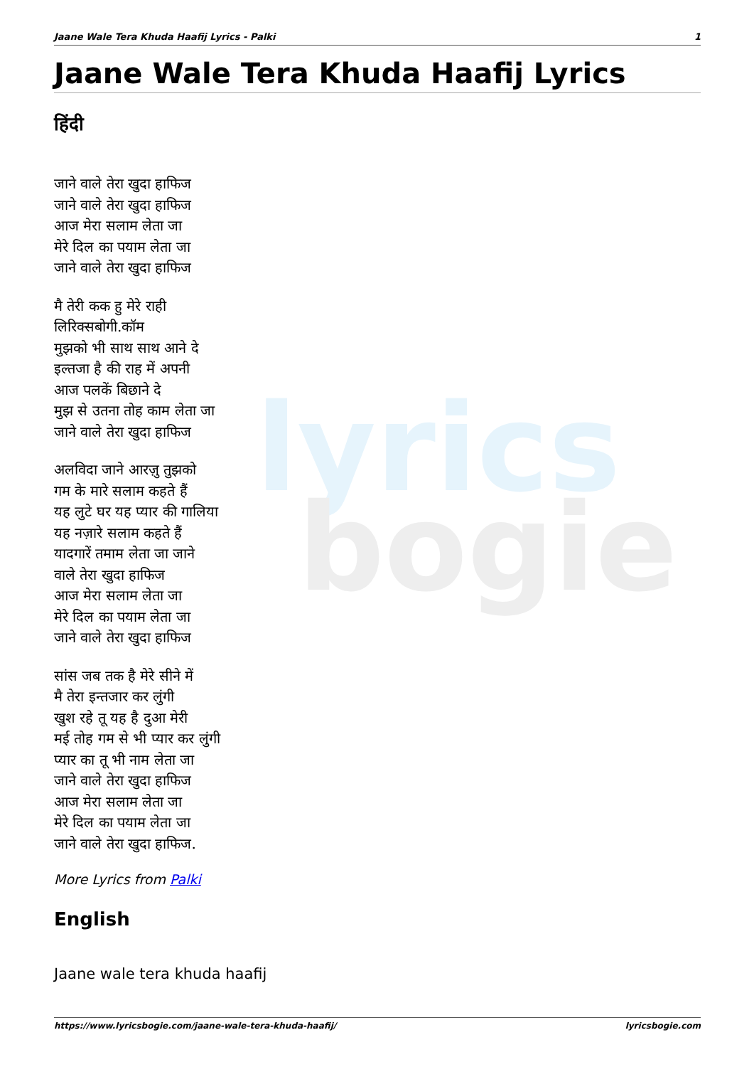lyrics
bogie
Jaane Wale Tera Khuda Haafij Lyrics - Palki 1
Jaane Wale Tera Khuda Haafij Lyrics
हिंदी
जाने वाले तेरा खुदा हाफिज
जाने वाले तेरा खुदा हाफिज
आज मेरा सलाम लेता जा
मेरे दिल का पयाम लेता जा
जाने वाले तेरा खुदा हाफिज
मै तेरी कक हु मेरे राही
लिरिक्सबोगी.कॉम
मुझको भी साथ साथ आने दे
इल्तजा है की राह में अपनी
आज पलकें बिछाने दे
मुझ से उतना तोह काम लेता जा
जाने वाले तेरा खुदा हाफिज
अलविदा जाने आरज़ु तुझको
गम के मारे सलाम कहते हैं
यह लुटे घर यह प्यार की गालिया
यह नज़ारे सलाम कहते हैं
यादगारें तमाम लेता जा जाने
वाले तेरा खुदा हाफिज
आज मेरा सलाम लेता जा
मेरे दिल का पयाम लेता जा
जाने वाले तेरा खुदा हाफिज
सांस जब तक है मेरे सीने में
मै तेरा इन्तजार कर लुंगी
खुश रहे तू यह है दुआ मेरी
मई तोह गम से भी प्यार कर लुंगी
प्यार का तू भी नाम लेता जा
जाने वाले तेरा खुदा हाफिज
आज मेरा सलाम लेता जा
मेरे दिल का पयाम लेता जा
जाने वाले तेरा खुदा हाफिज.
More Lyrics from Palki
English
Jaane wale tera khuda haafij
https://www.lyricsbogie.com/jaane-wale-tera-khuda-haafij/ lyricsbogie.com